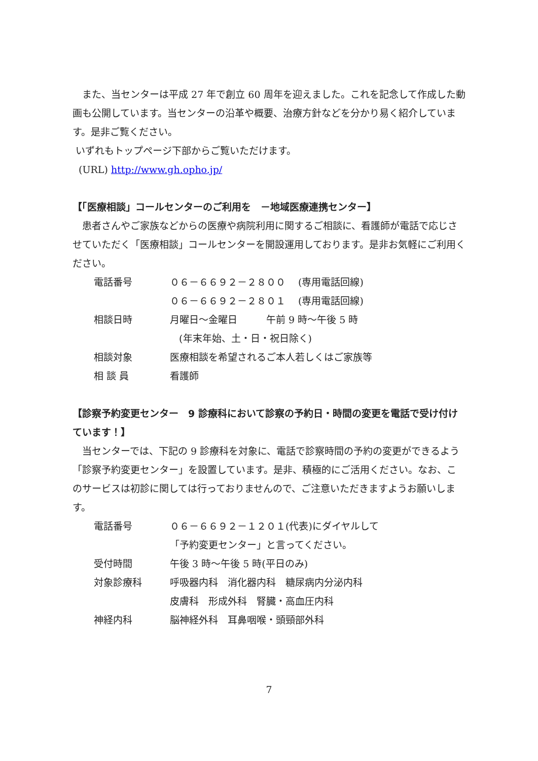また、当センターは平成 27 年で創立 60 周年を迎えました。これを記念して作成した動画も公開しています。当センターの沿革や概要、治療方針などを分かり易く紹介しています。是非ご覧ください。
いずれもトップページ下部からご覧いただけます。
(URL) http://www.gh.opho.jp/
【「医療相談」コールセンターのご利用を　－地域医療連携センター】
患者さんやご家族などからの医療や病院利用に関するご相談に、看護師が電話で応じさせていただく「医療相談」コールセンターを開設運用しております。是非お気軽にご利用ください。
| 電話番号 | ０６－６６９２－２８００ (専用電話回線) |
| | ０６－６６９２－２８０１ (専用電話回線) |
| 相談日時 | 月曜日～金曜日 午前 9 時～午後 5 時 |
| | (年末年始、土・日・祝日除く) |
| 相談対象 | 医療相談を希望されるご本人若しくはご家族等 |
| 相 談 員 | 看護師 |
【診察予約変更センター　9 診療科において診察の予約日・時間の変更を電話で受け付けています！】
当センターでは、下記の 9 診療科を対象に、電話で診察時間の予約の変更ができるよう「診察予約変更センター」を設置しています。是非、積極的にご活用ください。なお、このサービスは初診に関しては行っておりませんので、ご注意いただきますようお願いします。
| 電話番号 | ０６－６６９２－１２０１(代表)にダイヤルして |
| | 「予約変更センター」と言ってください。 |
| 受付時間 | 午後 3 時～午後 5 時(平日のみ) |
| 対象診療科 | 呼吸器内科 消化器内科 糖尿病内分泌内科 |
| | 皮膚科 形成外科 腎臓・高血圧内科 |
| 神経内科 | 脳神経外科 耳鼻咽喉・頭頸部外科 |
7